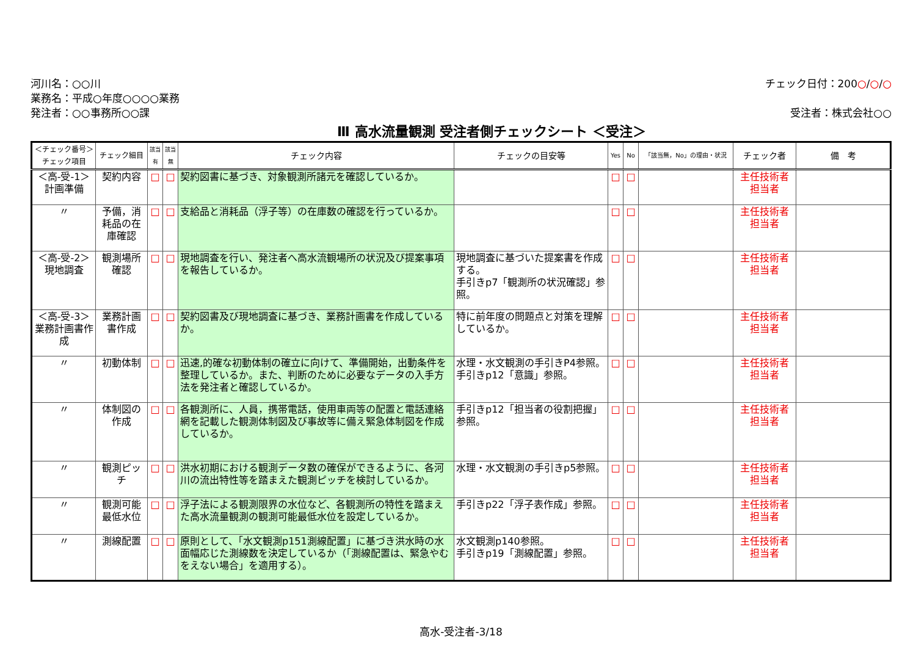河川名：○○川
業務名：平成○年度○○○○業務
発注者：○○事務所○○課
チェック日付：200○/○/○
受注者：株式会社○○
Ⅲ 高水流量観測 受注者側チェックシート ＜受注＞
| ＜チェック番号＞ チェック項目 | チェック細目 | 該当有 | 該当無 | チェック内容 | チェックの目安等 | Yes | No | 「該当無，No」の理由・状況 | チェック者 | 備 考 |
| --- | --- | --- | --- | --- | --- | --- | --- | --- | --- | --- |
| ＜高-受-1＞ 計画準備 | 契約内容 | □ | □ | 契約図書に基づき、対象観測所諸元を確認しているか。 | | □ | □ | | 主任技術者 担当者 | |
| 〃 | 予備，消耗品の在庫確認 | □ | □ | 支給品と消耗品（浮子等）の在庫数の確認を行っているか。 | | □ | □ | | 主任技術者 担当者 | |
| ＜高-受-2＞ 現地調査 | 観測場所確認 | □ | □ | 現地調査を行い、発注者へ高水流観場所の状況及び提案事項を報告しているか。 | 現地調査に基づいた提案書を作成する。 手引きp7「観測所の状況確認」参照。 | □ | □ | | 主任技術者 担当者 | |
| ＜高-受-3＞ 業務計画書作成 | 業務計画書作成 | □ | □ | 契約図書及び現地調査に基づき、業務計画書を作成しているか。 | 特に前年度の問題点と対策を理解しているか。 | □ | □ | | 主任技術者 担当者 | |
| 〃 | 初動体制 | □ | □ | 迅速,的確な初動体制の確立に向けて、準備開始，出動条件を整理しているか。また、判断のために必要なデータの入手方法を発注者と確認しているか。 | 水理・水文観測の手引きP4参照。 手引きp12「意識」参照。 | □ | □ | | 主任技術者 担当者 | |
| 〃 | 体制図の作成 | □ | □ | 各観測所に、人員，携帯電話，使用車両等の配置と電話連絡網を記載した観測体制図及び事故等に備え緊急体制図を作成しているか。 | 手引きp12「担当者の役割把握」参照。 | □ | □ | | 主任技術者 担当者 | |
| 〃 | 観測ピッチ | □ | □ | 洪水初期における観測データ数の確保ができるように、各河川の流出特性等を踏まえた観測ピッチを検討しているか。 | 水理・水文観測の手引きp5参照。 | □ | □ | | 主任技術者 担当者 | |
| 〃 | 観測可能最低水位 | □ | □ | 浮子法による観測限界の水位など、各観測所の特性を踏まえた高水流量観測の観測可能最低水位を設定しているか。 | 手引きp22「浮子表作成」参照。 | □ | □ | | 主任技術者 担当者 | |
| 〃 | 測線配置 | □ | □ | 原則として、「水文観測p151測線配置」に基づき洪水時の水面幅応じた測線数を決定しているか（「測線配置は、緊急やむをえない場合」を適用する）。 | 水文観測p140参照。 手引きp19「測線配置」参照。 | □ | □ | | 主任技術者 担当者 | |
高水-受注者-3/18